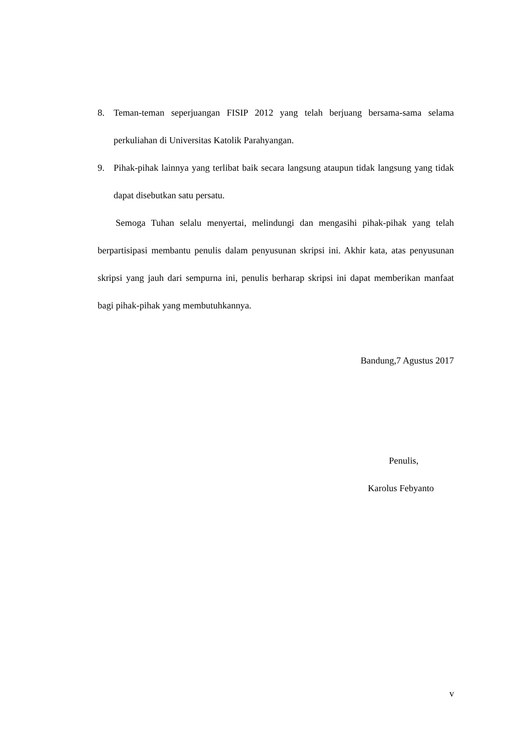8. Teman-teman seperjuangan FISIP 2012 yang telah berjuang bersama-sama selama perkuliahan di Universitas Katolik Parahyangan.
9. Pihak-pihak lainnya yang terlibat baik secara langsung ataupun tidak langsung yang tidak dapat disebutkan satu persatu.
Semoga Tuhan selalu menyertai, melindungi dan mengasihi pihak-pihak yang telah berpartisipasi membantu penulis dalam penyusunan skripsi ini. Akhir kata, atas penyusunan skripsi yang jauh dari sempurna ini, penulis berharap skripsi ini dapat memberikan manfaat bagi pihak-pihak yang membutuhkannya.
Bandung,7 Agustus 2017
Penulis,
Karolus Febyanto
v